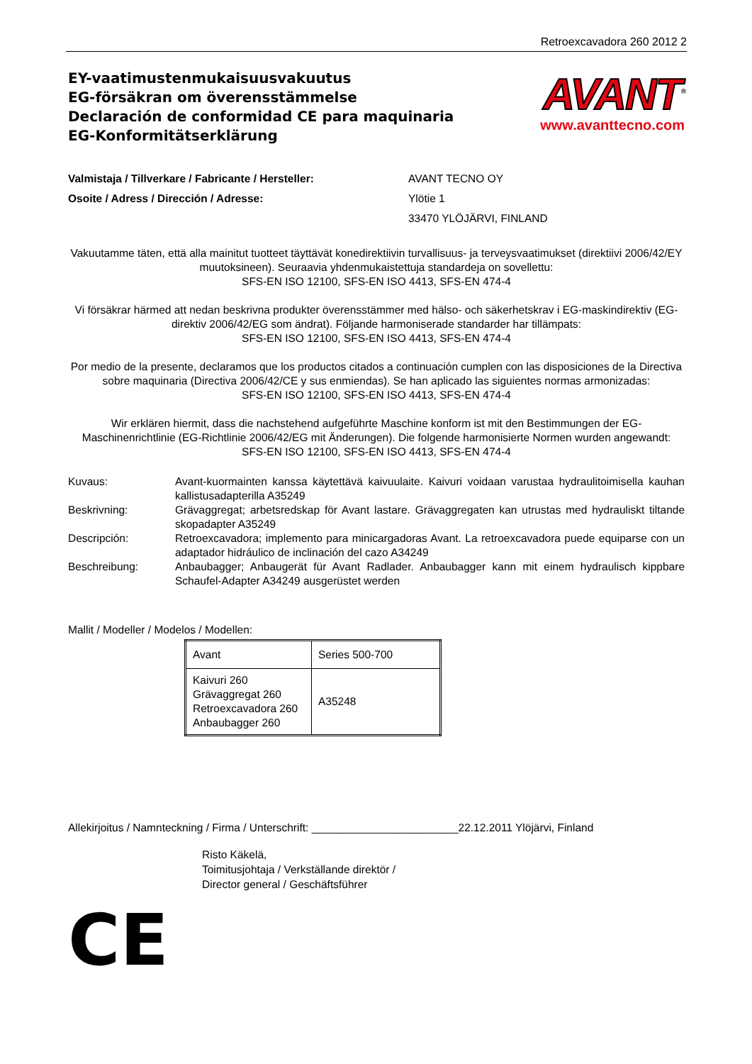Retroexcavadora 260 2012 2
EY-vaatimustenmukaisuusvakuutus
EG-försäkran om överensstämmelse
Declaración de conformidad CE para maquinaria
EG-Konformitätserklärung
AVANT<sup>®</sup>
www.avanttecno.com
Valmistaja / Tillverkare / Fabricante / Hersteller:
AVANT TECNO OY
Osoite / Adress / Dirección / Adresse:
Ylötie 1
33470 YLÖJÄRVI, FINLAND
Vakuutamme täten, että alla mainitut tuotteet täyttävät konedirektiivin turvallisuus- ja terveysvaatimukset (direktiivi 2006/42/EY muutoksineen). Seuraavia yhdenmukaistettuja standardeja on sovellettu:
SFS-EN ISO 12100, SFS-EN ISO 4413, SFS-EN 474-4
Vi försäkrar härmed att nedan beskrivna produkter överensstämmer med hälso- och säkerhetskrav i EG-maskindirektiv (EG-direktiv 2006/42/EG som ändrat). Följande harmoniserade standarder har tillämpats:
SFS-EN ISO 12100, SFS-EN ISO 4413, SFS-EN 474-4
Por medio de la presente, declaramos que los productos citados a continuación cumplen con las disposiciones de la Directiva sobre maquinaria (Directiva 2006/42/CE y sus enmiendas). Se han aplicado las siguientes normas armonizadas:
SFS-EN ISO 12100, SFS-EN ISO 4413, SFS-EN 474-4
Wir erklären hiermit, dass die nachstehend aufgeführte Maschine konform ist mit den Bestimmungen der EG-Maschinenrichtlinie (EG-Richtlinie 2006/42/EG mit Änderungen). Die folgende harmonisierte Normen wurden angewandt:
SFS-EN ISO 12100, SFS-EN ISO 4413, SFS-EN 474-4
Kuvaus:
Avant-kuormainten kanssa käytettävä kaivuulaite. Kaivuri voidaan varustaa hydraulitoimisella kauhan kallistusadapterilla A35249
Beskrivning:
Grävaggregat; arbetsredskap för Avant lastare. Grävaggregaten kan utrustas med hydrauliskt tiltande skopadapter A35249
Descripción:
Retroexcavadora; implemento para minicargadoras Avant. La retroexcavadora puede equiparse con un adaptador hidráulico de inclinación del cazo A34249
Beschreibung:
Anbaubagger; Anbaugerät für Avant Radlader. Anbaubagger kann mit einem hydraulisch kippbare Schaufel-Adapter A34249 ausgerüstet werden
Mallit / Modeller / Modelos / Modellen:
| Avant | Series 500-700 |
| Kaivuri 260 Grävaggregat 260 Retroexcavadora 260 Anbaubagger 260 | A35248 |
Allekirjoitus / Namnteckning / Firma / Unterschrift: ________________________22.12.2011 Ylöjärvi, Finland
Risto Käkelä,
Toimitusjohtaja / Verkställande direktör /
Director general / Geschäftsführer
CE